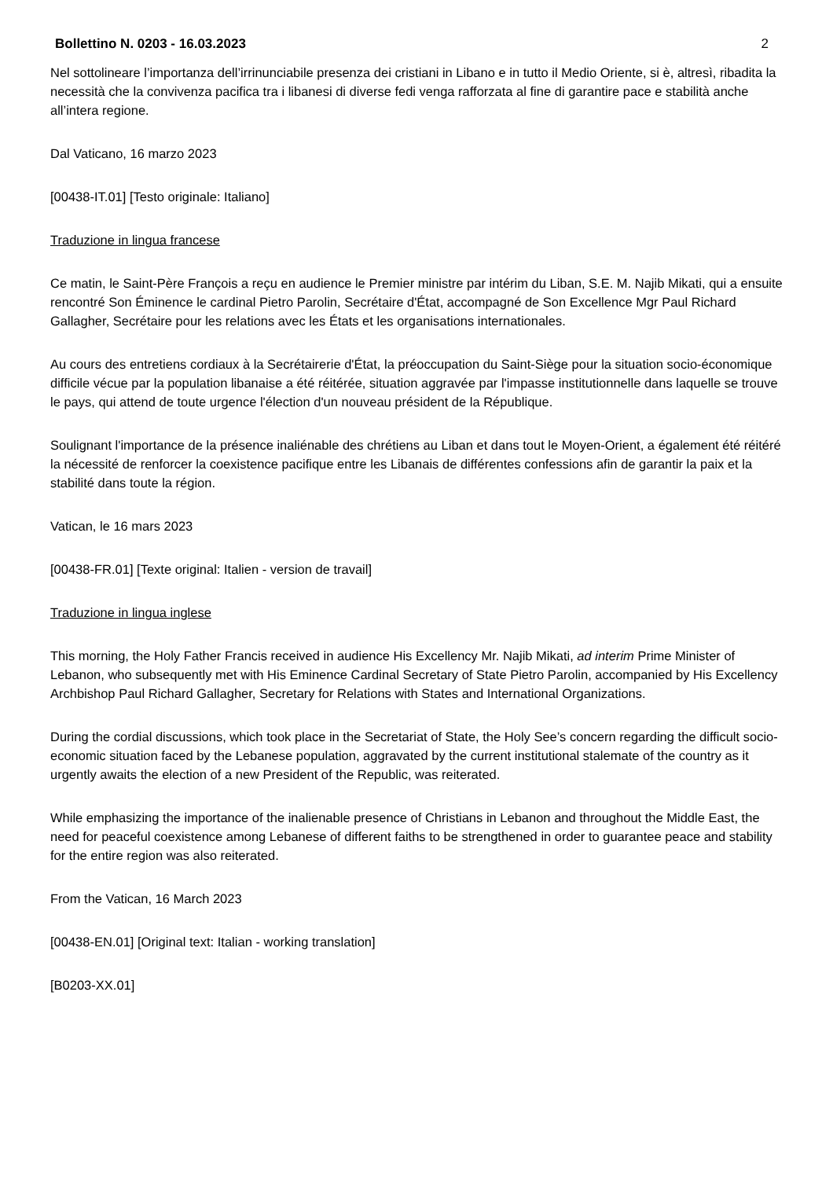Bollettino N. 0203 - 16.03.2023 2
Nel sottolineare l’importanza dell’irrinunciabile presenza dei cristiani in Libano e in tutto il Medio Oriente, si è, altresì, ribadita la necessità che la convivenza pacifica tra i libanesi di diverse fedi venga rafforzata al fine di garantire pace e stabilità anche all’intera regione.
Dal Vaticano, 16 marzo 2023
[00438-IT.01] [Testo originale: Italiano]
Traduzione in lingua francese
Ce matin, le Saint-Père François a reçu en audience le Premier ministre par intérim du Liban, S.E. M. Najib Mikati, qui a ensuite rencontré Son Éminence le cardinal Pietro Parolin, Secrétaire d'État, accompagné de Son Excellence Mgr Paul Richard Gallagher, Secrétaire pour les relations avec les États et les organisations internationales.
Au cours des entretiens cordiaux à la Secrétairerie d'État, la préoccupation du Saint-Siège pour la situation socio-économique difficile vécue par la population libanaise a été réitérée, situation aggravée par l'impasse institutionnelle dans laquelle se trouve le pays, qui attend de toute urgence l'élection d'un nouveau président de la République.
Soulignant l'importance de la présence inaliénable des chrétiens au Liban et dans tout le Moyen-Orient, a également été réitéré la nécessité de renforcer la coexistence pacifique entre les Libanais de différentes confessions afin de garantir la paix et la stabilité dans toute la région.
Vatican, le 16 mars 2023
[00438-FR.01] [Texte original: Italien - version de travail]
Traduzione in lingua inglese
This morning, the Holy Father Francis received in audience His Excellency Mr. Najib Mikati, ad interim Prime Minister of Lebanon, who subsequently met with His Eminence Cardinal Secretary of State Pietro Parolin, accompanied by His Excellency Archbishop Paul Richard Gallagher, Secretary for Relations with States and International Organizations.
During the cordial discussions, which took place in the Secretariat of State, the Holy See’s concern regarding the difficult socio-economic situation faced by the Lebanese population, aggravated by the current institutional stalemate of the country as it urgently awaits the election of a new President of the Republic, was reiterated.
While emphasizing the importance of the inalienable presence of Christians in Lebanon and throughout the Middle East, the need for peaceful coexistence among Lebanese of different faiths to be strengthened in order to guarantee peace and stability for the entire region was also reiterated.
From the Vatican, 16 March 2023
[00438-EN.01] [Original text: Italian - working translation]
[B0203-XX.01]